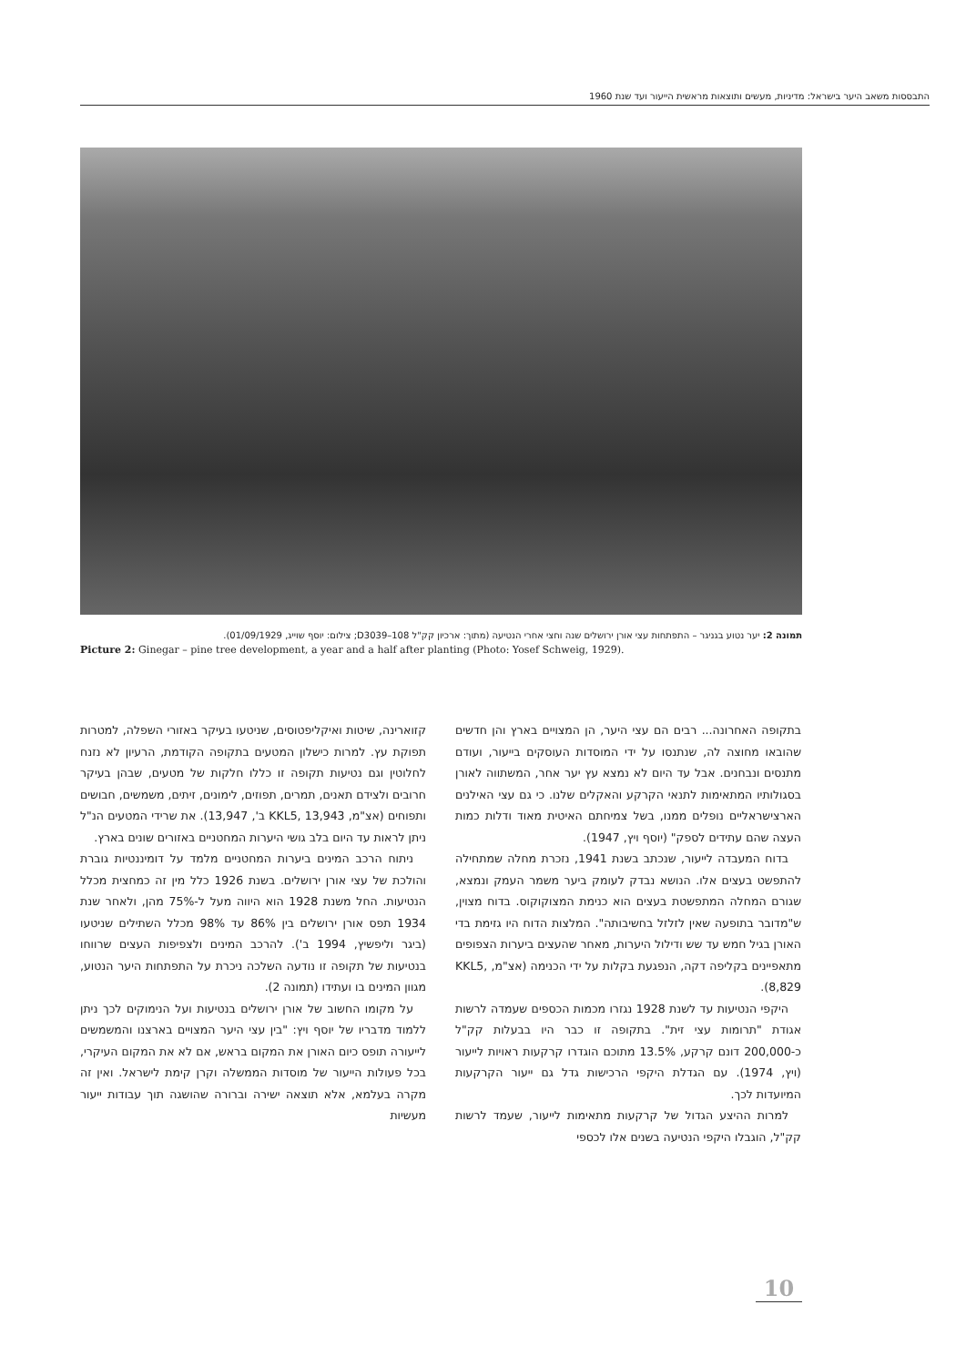התבססות משאב היער בישראל: מדיניות, מעשים ותוצאות מראשית הייעור ועד שנת 1960
תמונה 2: יער נטוע בגניגר – התפתחות עצי אורן ירושלים שנה וחצי אחרי הנטיעה (מתוך: ארכיון קק"ל D3039–108; צילום: יוסף שוייג, 01/09/1929).
Picture 2: Ginegar – pine tree development, a year and a half after planting (Photo: Yosef Schweig, 1929).
קזוארינה, שיטות ואיקליפטוסים, שניטעו בעיקר באזורי השפלה, למטרות תפוקת עץ. למרות כישלון המטעים בתקופה הקודמת, הרעיון לא נזנח לחלוטין וגם נטיעות תקופה זו כללו חלקות של מטעים, שבהן בעיקר חרובים ולצידם תאנים, תמרים, תפוזים, לימונים, זיתים, משמשים, חבושים ותפוחים (אצ"מ, KKL5, 13,943 ב', 13,947). את שרידי המטעים הנ"ל ניתן לראות עד היום בלב גושי היערות המחטניים באזורים שונים בארץ.
ניתוח הרכב המינים ביערות המחטניים מלמד על דומיננטיות גוברת והולכת של עצי אורן ירושלים. בשנת 1926 כלל מין זה כמחצית מכלל הנטיעות. החל משנת 1928 הוא היווה מעל ל-75% מהן, ולאחר שנת 1934 תפס אורן ירושלים בין 86% עד 98% מכלל השתילים שניטעו (ביגר וליפשיץ, 1994 ב'). להרכב המינים ולצפיפות העצים שרווחו בנטיעות של תקופה זו נודעה השלכה ניכרת על התפתחות היער הנטוע, מגוון המינים בו ועתידו (תמונה 2).
על מקומו החשוב של אורן ירושלים בנטיעות ועל הנימוקים לכך ניתן ללמוד מדבריו של יוסף ויץ: "בין עצי היער המצויים בארצנו והמשמשים לייעורה תופס כיום האורן את המקום בראש, אם לא את המקום העיקרי, בכל פעולות הייעור של מוסדות הממשלה וקרן קימת לישראל. ואין זה מקרה בעלמא, אלא תוצאה ישירה וברורה שהושגה תוך עבודות ייעור מעשיות
בתקופה האחרונה... רבים הם עצי היער, הן המצויים בארץ והן חדשים שהובאו מחוצה לה, שנתנסו על ידי המוסדות העוסקים בייעור, ועודם מתנסים ונבחנים. אבל עד היום לא נמצא עץ יער אחר, המשתווה לאורן בסגולותיו המתאימות לתנאי הקרקע והאקלים שלנו. כי גם עצי האילנים הארצישראליים נופלים ממנו, בשל צמיחתם האיטית מאוד ודלות כמות העצה שהם עתידים לספק" (יוסף ויץ, 1947).
בדוח המעבדה לייעור, שנכתב בשנת 1941, נזכרת מחלה שמתחילה להתפשט בעצים אלו. הנושא נבדק לעומק ביער משמר העמק ונמצא, שגורם המחלה המתפשטת בעצים הוא כנימת המצוקוקוס. בדוח מצוין, ש"מדובר בתופעה שאין לזלזל בחשיבותה". המלצות הדוח היו גזימת בדי האורן בגיל חמש עד שש ודילול היערות, מאחר שהעצים ביערות הצפופים מתאפיינים בקליפה דקה, הנפגעת בקלות על ידי הכנימה (אצ"מ, KKL5, 8,829).
היקפי הנטיעות עד לשנת 1928 נגזרו מכמות הכספים שעמדה לרשות אגודת "תרומות עצי זית". בתקופה זו כבר היו בבעלות קק"ל כ-200,000 דונם קרקע, 13.5% מתוכם הוגדרו קרקעות ראויות לייעור (ויץ, 1974). עם הגדלת היקפי הרכישות גדל גם ייעור הקרקעות המיועדות לכך.
למרות ההיצע הגדול של קרקעות מתאימות לייעור, שעמד לרשות קק"ל, הוגבלו היקפי הנטיעה בשנים אלו לכספי
10